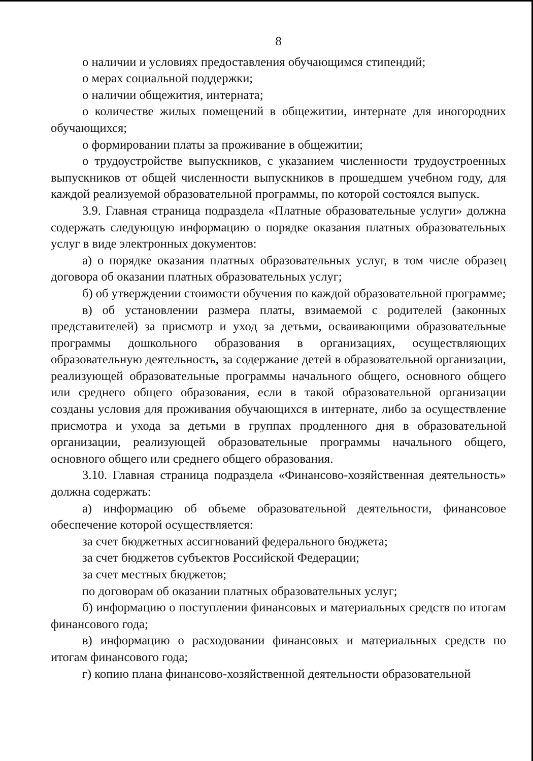8
о наличии и условиях предоставления обучающимся стипендий;
о мерах социальной поддержки;
о наличии общежития, интерната;
о количестве жилых помещений в общежитии, интернате для иногородних обучающихся;
о формировании платы за проживание в общежитии;
о трудоустройстве выпускников, с указанием численности трудоустроенных выпускников от общей численности выпускников в прошедшем учебном году, для каждой реализуемой образовательной программы, по которой состоялся выпуск.
3.9. Главная страница подраздела «Платные образовательные услуги» должна содержать следующую информацию о порядке оказания платных образовательных услуг в виде электронных документов:
а) о порядке оказания платных образовательных услуг, в том числе образец договора об оказании платных образовательных услуг;
б) об утверждении стоимости обучения по каждой образовательной программе;
в) об установлении размера платы, взимаемой с родителей (законных представителей) за присмотр и уход за детьми, осваивающими образовательные программы дошкольного образования в организациях, осуществляющих образовательную деятельность, за содержание детей в образовательной организации, реализующей образовательные программы начального общего, основного общего или среднего общего образования, если в такой образовательной организации созданы условия для проживания обучающихся в интернате, либо за осуществление присмотра и ухода за детьми в группах продленного дня в образовательной организации, реализующей образовательные программы начального общего, основного общего или среднего общего образования.
3.10. Главная страница подраздела «Финансово-хозяйственная деятельность» должна содержать:
а) информацию об объеме образовательной деятельности, финансовое обеспечение которой осуществляется:
за счет бюджетных ассигнований федерального бюджета;
за счет бюджетов субъектов Российской Федерации;
за счет местных бюджетов;
по договорам об оказании платных образовательных услуг;
б) информацию о поступлении финансовых и материальных средств по итогам финансового года;
в) информацию о расходовании финансовых и материальных средств по итогам финансового года;
г) копию плана финансово-хозяйственной деятельности образовательной